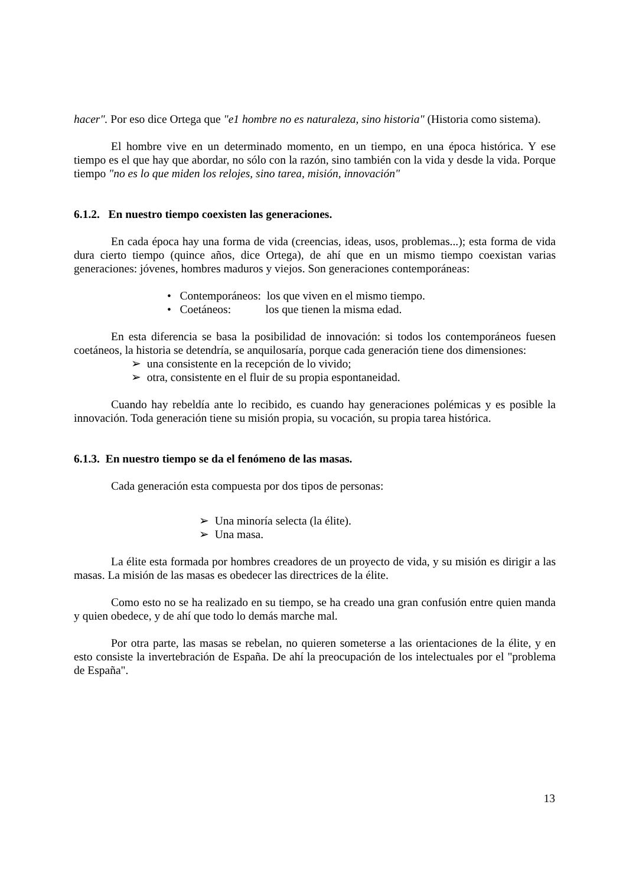hacer". Por eso dice Ortega que "e1 hombre no es naturaleza, sino historia" (Historia como sistema).
El hombre vive en un determinado momento, en un tiempo, en una época histórica. Y ese tiempo es el que hay que abordar, no sólo con la razón, sino también con la vida y desde la vida. Porque tiempo "no es lo que miden los relojes, sino tarea, misión, innovación"
6.1.2. En nuestro tiempo coexisten las generaciones.
En cada época hay una forma de vida (creencias, ideas, usos, problemas...); esta forma de vida dura cierto tiempo (quince años, dice Ortega), de ahí que en un mismo tiempo coexistan varias generaciones: jóvenes, hombres maduros y viejos. Son generaciones contemporáneas:
• Contemporáneos: los que viven en el mismo tiempo.
• Coetáneos: los que tienen la misma edad.
En esta diferencia se basa la posibilidad de innovación: si todos los contemporáneos fuesen coetáneos, la historia se detendría, se anquilosaría, porque cada generación tiene dos dimensiones:
➢ una consistente en la recepción de lo vivido;
➢ otra, consistente en el fluir de su propia espontaneidad.
Cuando hay rebeldía ante lo recibido, es cuando hay generaciones polémicas y es posible la innovación. Toda generación tiene su misión propia, su vocación, su propia tarea histórica.
6.1.3. En nuestro tiempo se da el fenómeno de las masas.
Cada generación esta compuesta por dos tipos de personas:
➢ Una minoría selecta (la élite).
➢ Una masa.
La élite esta formada por hombres creadores de un proyecto de vida, y su misión es dirigir a las masas. La misión de las masas es obedecer las directrices de la élite.
Como esto no se ha realizado en su tiempo, se ha creado una gran confusión entre quien manda y quien obedece, y de ahí que todo lo demás marche mal.
Por otra parte, las masas se rebelan, no quieren someterse a las orientaciones de la élite, y en esto consiste la invertebración de España. De ahí la preocupación de los intelectuales por el "problema de España".
13